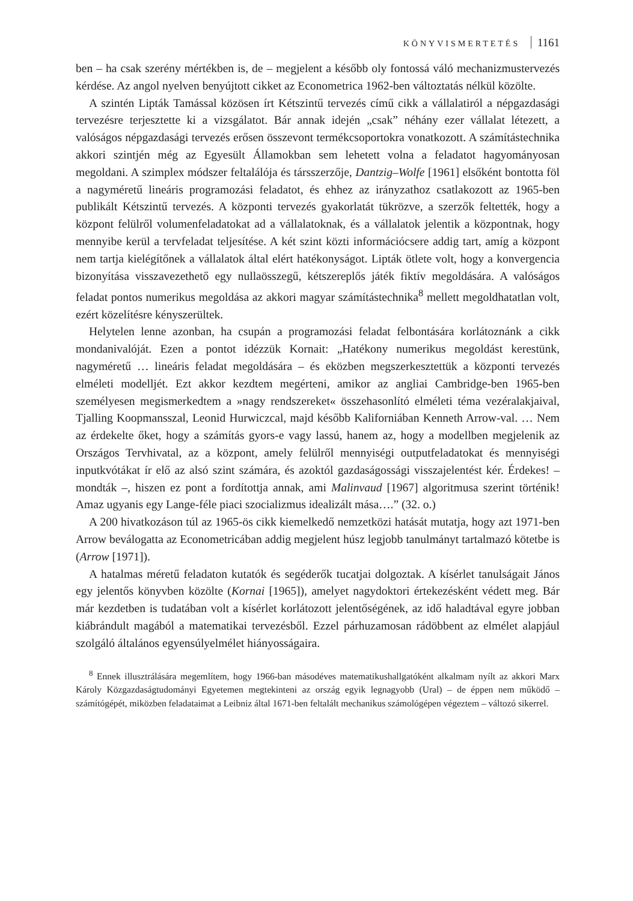KÖNYVISMERTETÉS 1161
ben – ha csak szerény mértékben is, de – megjelent a később oly fontossá váló mechanizmustervezés kérdése. Az angol nyelven benyújtott cikket az Econometrica 1962-ben változtatás nélkül közölte.
A szintén Lipták Tamással közösen írt Kétszintű tervezés című cikk a vállalatiról a népgazdasági tervezésre terjesztette ki a vizsgálatot. Bár annak idején „csak” néhány ezer vállalat létezett, a valóságos népgazdasági tervezés erősen összevont termékcsoportokra vonatkozott. A számítástechnika akkori szintjén még az Egyesült Államokban sem lehetett volna a feladatot hagyományosan megoldani. A szimplex módszer feltalálója és társszerzője, Dantzig–Wolfe [1961] elsőként bontotta föl a nagyméretű lineáris programozási feladatot, és ehhez az irányzathoz csatlakozott az 1965-ben publikált Kétszintű tervezés. A központi tervezés gyakorlatát tükrözve, a szerzők feltették, hogy a központ felülről volumenfeladatokat ad a vállalatoknak, és a vállalatok jelentik a központnak, hogy mennyibe kerül a tervfeladat teljesítése. A két szint közti információcsere addig tart, amíg a központ nem tartja kielégítőnek a vállalatok által elért hatékonyságot. Lipták ötlete volt, hogy a konvergencia bizonyítása visszavezethető egy nullaösszegű, kétszereplős játék fiktív megoldására. A valóságos feladat pontos numerikus megoldása az akkori magyar számítástechnika<sup>8</sup> mellett megoldhatatlan volt, ezért közelítésre kényszerültek.
Helytelen lenne azonban, ha csupán a programozási feladat felbontására korlátoznánk a cikk mondanivalóját. Ezen a pontot idézzük Kornait: „Hatékony numerikus megoldást kerestünk, nagyméretű … lineáris feladat megoldására – és eközben megszerkesztettük a központi tervezés elméleti modelljét. Ezt akkor kezdtem megérteni, amikor az angliai Cambridge-ben 1965-ben személyesen megismerkedtem a »nagy rendszereket« összehasonlító elméleti téma vezéralakjaival, Tjalling Koopmansszal, Leonid Hurwiczcal, majd később Kaliforniában Kenneth Arrow-val. … Nem az érdekelte őket, hogy a számítás gyors-e vagy lassú, hanem az, hogy a modellben megjelenik az Országos Tervhivatal, az a központ, amely felülről mennyiségi outputfeladatokat és mennyiségi inputkvótákat ír elő az alsó szint számára, és azoktól gazdaságossági visszajelentést kér. Érdekes! – mondták –, hiszen ez pont a fordítottja annak, ami Malinvaud [1967] algoritmusa szerint történik! Amaz ugyanis egy Lange-féle piaci szocializmus idealizált mása….” (32. o.)
A 200 hivatkozáson túl az 1965-ös cikk kiemelkedő nemzetközi hatását mutatja, hogy azt 1971-ben Arrow beválogatta az Econometricában addig megjelent húsz legjobb tanulmányt tartalmazó kötetbe is (Arrow [1971]).
A hatalmas méretű feladaton kutatók és segéderők tucatjai dolgoztak. A kísérlet tanulságait János egy jelentős könyvben közölte (Kornai [1965]), amelyet nagydoktori értekezésként védett meg. Bár már kezdetben is tudatában volt a kísérlet korlátozott jelentőségének, az idő haladtával egyre jobban kiábrándult magából a matematikai tervezésből. Ezzel párhuzamosan rádöbbent az elmélet alapjául szolgáló általános egyensúlyelmélet hiányosságaira.
<sup>8</sup> Ennek illusztrálására megemlítem, hogy 1966-ban másodéves matematikushallgatóként alkalmam nyílt az akkori Marx Károly Közgazdaságtudományi Egyetemen megtekinteni az ország egyik legnagyobb (Ural) – de éppen nem működő – számítógépét, miközben feladataimat a Leibniz által 1671-ben feltalált mechanikus számológépen végeztem – változó sikerrel.